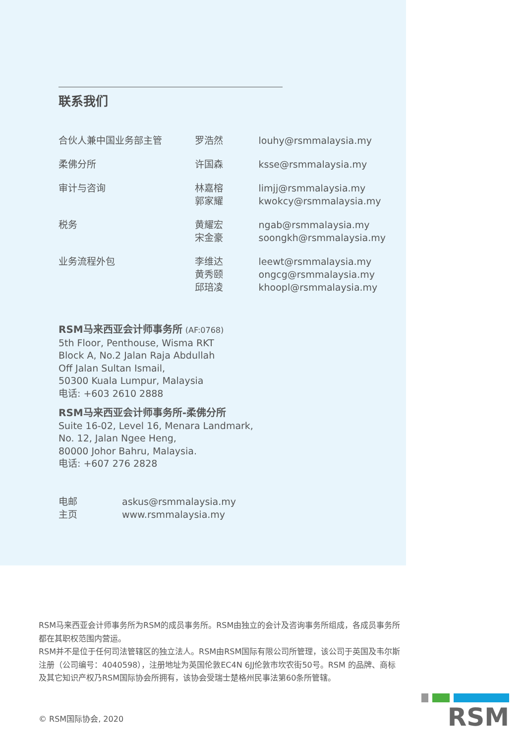联系我们
| 合伙人兼中国业务部主管 | 罗浩然 | louhy@rsmmalaysia.my |
| 柔佛分所 | 许国森 | ksse@rsmmalaysia.my |
| 审计与咨询 | 林嘉榕 郭家耀 | limjj@rsmmalaysia.my kwokcy@rsmmalaysia.my |
| 税务 | 黄耀宏 宋金豪 | ngab@rsmmalaysia.my soongkh@rsmmalaysia.my |
| 业务流程外包 | 李维达 黄秀颐 邱琣凌 | leewt@rsmmalaysia.my ongcg@rsmmalaysia.my khoopl@rsmmalaysia.my |
RSM马来西亚会计师事务所 (AF:0768)
5th Floor, Penthouse, Wisma RKT
Block A, No.2 Jalan Raja Abdullah
Off Jalan Sultan Ismail,
50300 Kuala Lumpur, Malaysia
电话: +603 2610 2888
RSM马来西亚会计师事务所-柔佛分所
Suite 16-02, Level 16, Menara Landmark,
No. 12, Jalan Ngee Heng,
80000 Johor Bahru, Malaysia.
电话: +607 276 2828
| 电邮 主页 | askus@rsmmalaysia.my www.rsmmalaysia.my |
RSM马来西亚会计师事务所为RSM的成员事务所。RSM由独立的会计及咨询事务所组成，各成员事务所都在其职权范围内营运。
RSM并不是位于任何司法管辖区的独立法人。RSM由RSM国际有限公司所管理，该公司于英国及韦尔斯注册（公司编号：4040598），注册地址为英国伦敦EC4N 6JJ伦敦市坎农街50号。RSM 的品牌、商标及其它知识产权乃RSM国际协会所拥有，该协会受瑞士楚格州民事法第60条所管辖。
© RSM国际协会, 2020
RSM